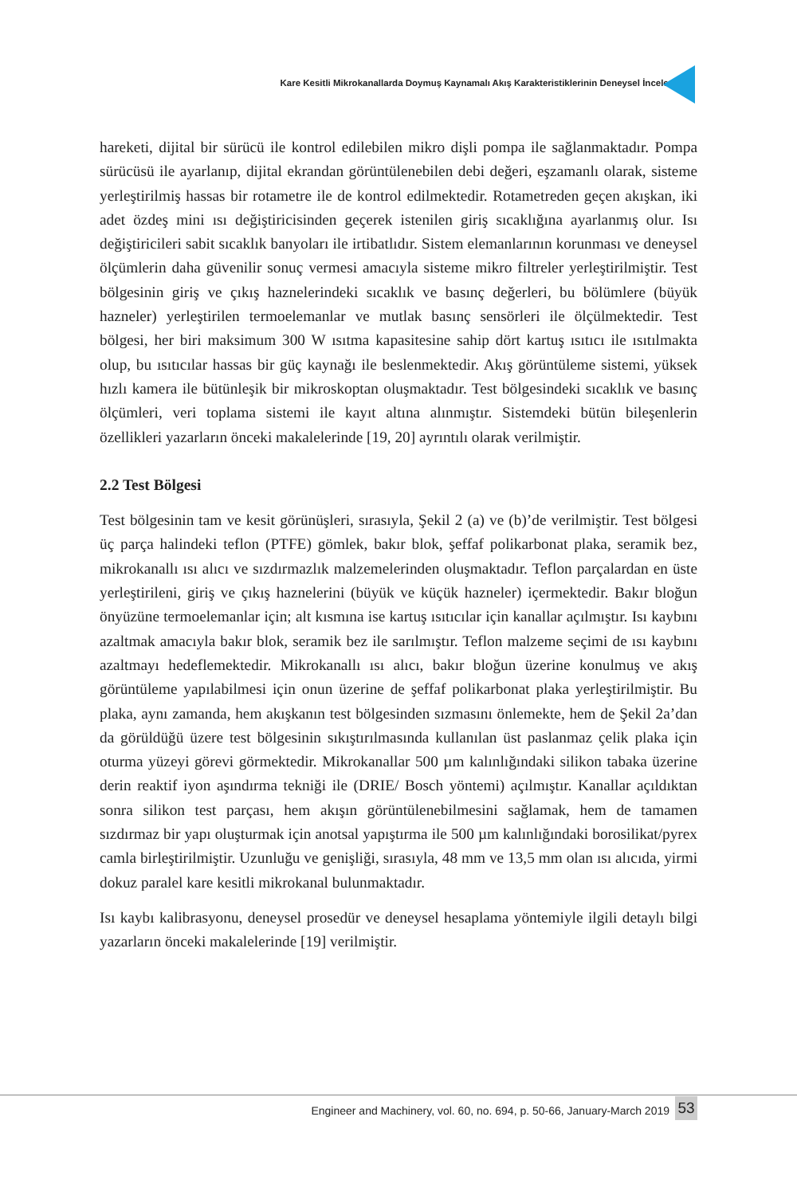Kare Kesitli Mikrokanallarda Doymuş Kaynamalı Akış Karakteristiklerinin Deneysel İncelenmesi
hareketi, dijital bir sürücü ile kontrol edilebilen mikro dişli pompa ile sağlanmaktadır. Pompa sürücüsü ile ayarlanıp, dijital ekrandan görüntülenebilen debi değeri, eşzamanlı olarak, sisteme yerleştirilmiş hassas bir rotametre ile de kontrol edilmektedir. Rotametreden geçen akışkan, iki adet özdeş mini ısı değiştiricisinden geçerek istenilen giriş sıcaklığına ayarlanmış olur. Isı değiştiricileri sabit sıcaklık banyoları ile irtibatlıdır. Sistem elemanlarının korunması ve deneysel ölçümlerin daha güvenilir sonuç vermesi amacıyla sisteme mikro filtreler yerleştirilmiştir. Test bölgesinin giriş ve çıkış haznelerindeki sıcaklık ve basınç değerleri, bu bölümlere (büyük hazneler) yerleştirilen termoelemanlar ve mutlak basınç sensörleri ile ölçülmektedir. Test bölgesi, her biri maksimum 300 W ısıtma kapasitesine sahip dört kartuş ısıtıcı ile ısıtılmakta olup, bu ısıtıcılar hassas bir güç kaynağı ile beslenmektedir. Akış görüntüleme sistemi, yüksek hızlı kamera ile bütünleşik bir mikroskoptan oluşmaktadır. Test bölgesindeki sıcaklık ve basınç ölçümleri, veri toplama sistemi ile kayıt altına alınmıştır. Sistemdeki bütün bileşenlerin özellikleri yazarların önceki makalelerinde [19, 20] ayrıntılı olarak verilmiştir.
2.2 Test Bölgesi
Test bölgesinin tam ve kesit görünüşleri, sırasıyla, Şekil 2 (a) ve (b)’de verilmiştir. Test bölgesi üç parça halindeki teflon (PTFE) gömlek, bakır blok, şeffaf polikarbonat plaka, seramik bez, mikrokanallı ısı alıcı ve sızdırmazlık malzemelerinden oluşmaktadır. Teflon parçalardan en üste yerleştirileni, giriş ve çıkış haznelerini (büyük ve küçük hazneler) içermektedir. Bakır bloğun önyüzüne termoelemanlar için; alt kısmına ise kartuş ısıtıcılar için kanallar açılmıştır. Isı kaybını azaltmak amacıyla bakır blok, seramik bez ile sarılmıştır. Teflon malzeme seçimi de ısı kaybını azaltmayı hedeflemektedir. Mikrokanallı ısı alıcı, bakır bloğun üzerine konulmuş ve akış görüntüleme yapılabilmesi için onun üzerine de şeffaf polikarbonat plaka yerleştirilmiştir. Bu plaka, aynı zamanda, hem akışkanın test bölgesinden sızmasını önlemekte, hem de Şekil 2a’dan da görüldüğü üzere test bölgesinin sıkıştırılmasında kullanılan üst paslanmaz çelik plaka için oturma yüzeyi görevi görmektedir. Mikrokanallar 500 µm kalınlığındaki silikon tabaka üzerine derin reaktif iyon aşındırma tekniği ile (DRIE/ Bosch yöntemi) açılmıştır. Kanallar açıldıktan sonra silikon test parçası, hem akışın görüntülenebilmesini sağlamak, hem de tamamen sızdırmaz bir yapı oluşturmak için anotsal yapıştırma ile 500 µm kalınlığındaki borosilikat/pyrex camla birleştirilmiştir. Uzunluğu ve genişliği, sırasıyla, 48 mm ve 13,5 mm olan ısı alıcıda, yirmi dokuz paralel kare kesitli mikrokanal bulunmaktadır.
Isı kaybı kalibrasyonu, deneysel prosedür ve deneysel hesaplama yöntemiyle ilgili detaylı bilgi yazarların önceki makalelerinde [19] verilmiştir.
Engineer and Machinery, vol. 60, no. 694, p. 50-66, January-March 2019
53